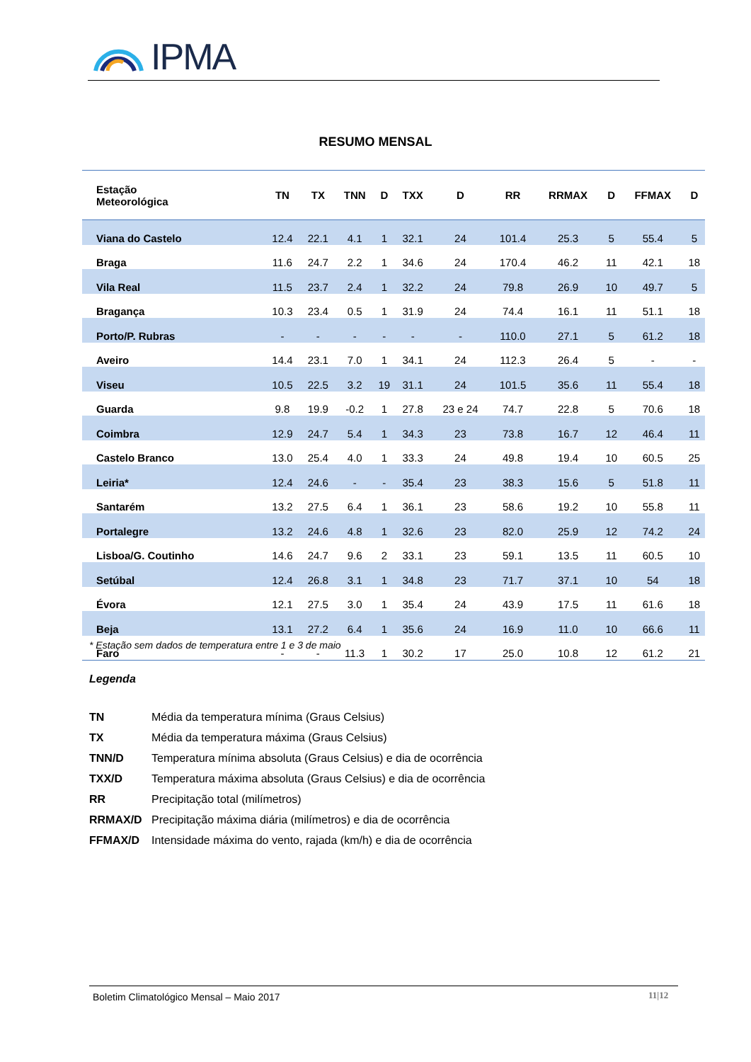IPMA
RESUMO MENSAL
| Estação Meteorológica | TN | TX | TNN | D | TXX | D | RR | RRMAX | D | FFMAX | D |
| --- | --- | --- | --- | --- | --- | --- | --- | --- | --- | --- | --- |
| Viana do Castelo | 12.4 | 22.1 | 4.1 | 1 | 32.1 | 24 | 101.4 | 25.3 | 5 | 55.4 | 5 |
| Braga | 11.6 | 24.7 | 2.2 | 1 | 34.6 | 24 | 170.4 | 46.2 | 11 | 42.1 | 18 |
| Vila Real | 11.5 | 23.7 | 2.4 | 1 | 32.2 | 24 | 79.8 | 26.9 | 10 | 49.7 | 5 |
| Bragança | 10.3 | 23.4 | 0.5 | 1 | 31.9 | 24 | 74.4 | 16.1 | 11 | 51.1 | 18 |
| Porto/P. Rubras | - | - | - | - | - | - | 110.0 | 27.1 | 5 | 61.2 | 18 |
| Aveiro | 14.4 | 23.1 | 7.0 | 1 | 34.1 | 24 | 112.3 | 26.4 | 5 | - | - |
| Viseu | 10.5 | 22.5 | 3.2 | 19 | 31.1 | 24 | 101.5 | 35.6 | 11 | 55.4 | 18 |
| Guarda | 9.8 | 19.9 | -0.2 | 1 | 27.8 | 23 e 24 | 74.7 | 22.8 | 5 | 70.6 | 18 |
| Coimbra | 12.9 | 24.7 | 5.4 | 1 | 34.3 | 23 | 73.8 | 16.7 | 12 | 46.4 | 11 |
| Castelo Branco | 13.0 | 25.4 | 4.0 | 1 | 33.3 | 24 | 49.8 | 19.4 | 10 | 60.5 | 25 |
| Leiria* | 12.4 | 24.6 | - | - | 35.4 | 23 | 38.3 | 15.6 | 5 | 51.8 | 11 |
| Santarém | 13.2 | 27.5 | 6.4 | 1 | 36.1 | 23 | 58.6 | 19.2 | 10 | 55.8 | 11 |
| Portalegre | 13.2 | 24.6 | 4.8 | 1 | 32.6 | 23 | 82.0 | 25.9 | 12 | 74.2 | 24 |
| Lisboa/G. Coutinho | 14.6 | 24.7 | 9.6 | 2 | 33.1 | 23 | 59.1 | 13.5 | 11 | 60.5 | 10 |
| Setúbal | 12.4 | 26.8 | 3.1 | 1 | 34.8 | 23 | 71.7 | 37.1 | 10 | 54 | 18 |
| Évora | 12.1 | 27.5 | 3.0 | 1 | 35.4 | 24 | 43.9 | 17.5 | 11 | 61.6 | 18 |
| Beja | 13.1 | 27.2 | 6.4 | 1 | 35.6 | 24 | 16.9 | 11.0 | 10 | 66.6 | 11 |
| Faro | - | - | 11.3 | 1 | 30.2 | 17 | 25.0 | 10.8 | 12 | 61.2 | 21 |
* Estação sem dados de temperatura entre 1 e 3 de maio
Legenda
TN Média da temperatura mínima (Graus Celsius)
TX Média da temperatura máxima (Graus Celsius)
TNN/D Temperatura mínima absoluta (Graus Celsius) e dia de ocorrência
TXX/D Temperatura máxima absoluta (Graus Celsius) e dia de ocorrência
RR Precipitação total (milímetros)
RRMAX/D Precipitação máxima diária (milímetros) e dia de ocorrência
FFMAX/D Intensidade máxima do vento, rajada (km/h) e dia de ocorrência
Boletim Climatológico Mensal – Maio 2017
11|12